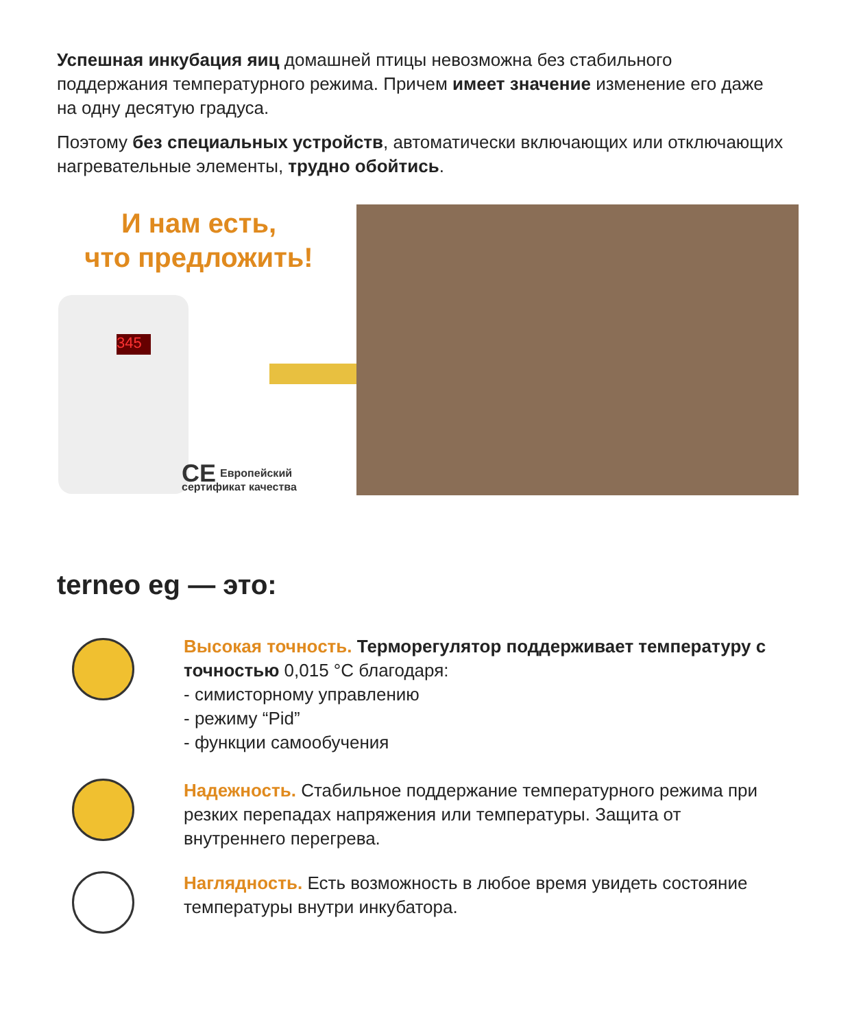Успешная инкубация яиц домашней птицы невозможна без стабильного поддержания температурного режима. Причем имеет значение изменение его даже на одну десятую градуса.
Поэтому без специальных устройств, автоматически включающих или отключающих нагревательные элементы, трудно обойтись.
И нам есть,
что предложить!
345
CE Европейский
сертификат качества
terneo eg — это:
Высокая точность. Терморегулятор поддерживает температуру с точностью 0,015 °С благодаря:
- симисторному управлению
- режиму “Pid”
- функции самообучения
Надежность. Стабильное поддержание температурного режима при резких перепадах напряжения или температуры. Защита от внутреннего перегрева.
Наглядность. Есть возможность в любое время увидеть состояние температуры внутри инкубатора.